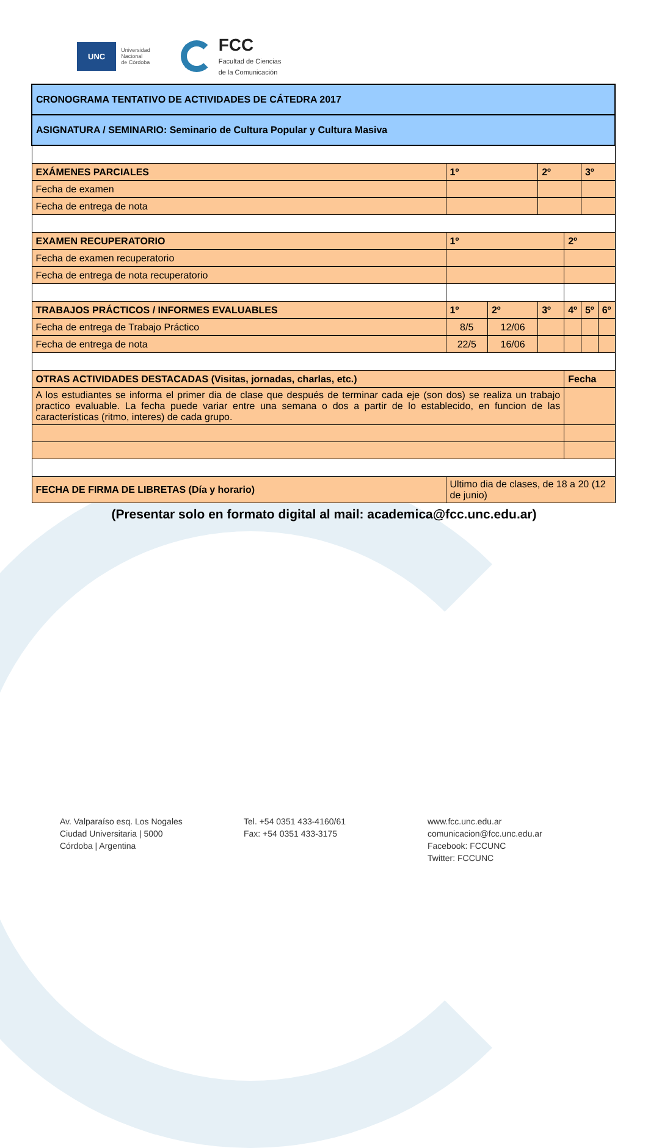UNC Universidad
Nacional
de Córdoba
FCC
Facultad de Ciencias
de la Comunicación
| CRONOGRAMA TENTATIVO DE ACTIVIDADES DE CÁTEDRA 2017 | | | | | | |
| ASIGNATURA / SEMINARIO: Seminario de Cultura Popular y Cultura Masiva | | | | | | |
| EXÁMENES PARCIALES | 1º | | 2º | | 3º | |
| Fecha de examen | | | | | | |
| Fecha de entrega de nota | | | | | | |
| EXAMEN RECUPERATORIO | 1º | | | 2º | | |
| Fecha de examen recuperatorio | | | | | | |
| Fecha de entrega de nota recuperatorio | | | | | | |
| TRABAJOS PRÁCTICOS / INFORMES EVALUABLES | 1º | 2º | 3º | 4º | 5º | 6º |
| Fecha de entrega de Trabajo Práctico | 8/5 | 12/06 | | | | |
| Fecha de entrega de nota | 22/5 | 16/06 | | | | |
| OTRAS ACTIVIDADES DESTACADAS (Visitas, jornadas, charlas, etc.) | | | | Fecha | | |
| A los estudiantes se informa el primer dia de clase que después de terminar cada eje (son dos) se realiza un trabajo practico evaluable. La fecha puede variar entre una semana o dos a partir de lo establecido, en funcion de las características (ritmo, interes) de cada grupo. | | | | | | |
| FECHA DE FIRMA DE LIBRETAS (Día y horario) | Ultimo dia de clases, de 18 a 20 (12 de junio) | | | | | |
(Presentar solo en formato digital al mail: academica@fcc.unc.edu.ar)
Av. Valparaíso esq. Los Nogales
Ciudad Universitaria | 5000
Córdoba | Argentina
Tel. +54 0351 433-4160/61
Fax: +54 0351 433-3175
www.fcc.unc.edu.ar
comunicacion@fcc.unc.edu.ar
Facebook: FCCUNC
Twitter: FCCUNC